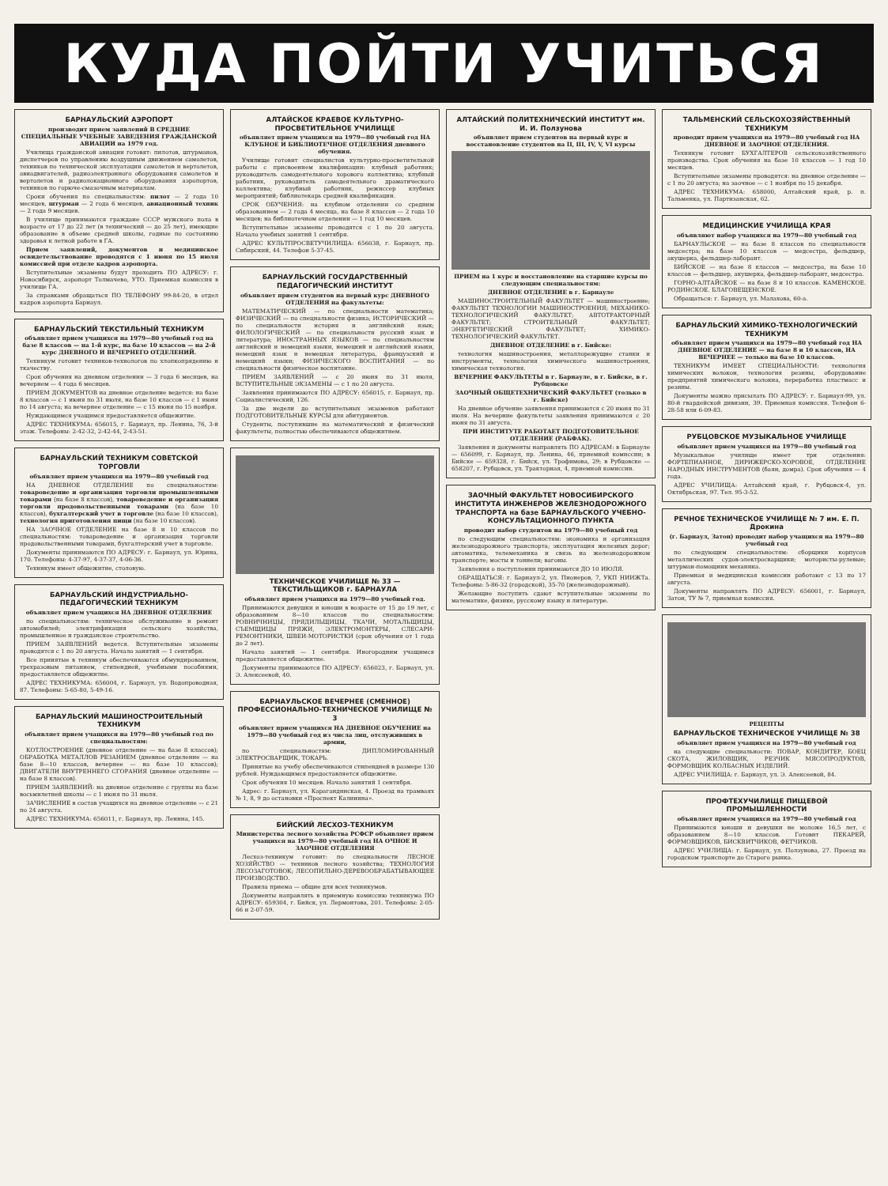КУДА ПОЙТИ УЧИТЬСЯ
БАРНАУЛЬСКИЙ АЭРОПОРТ
производит прием заявлений В СРЕДНИЕ СПЕЦИАЛЬНЫЕ УЧЕБНЫЕ ЗАВЕДЕНИЯ ГРАЖДАНСКОЙ АВИАЦИИ на 1979 год.
Училища гражданской авиации готовят: пилотов, штурманов, диспетчеров по управлению воздушным движением самолетов, техников по технической эксплуатации самолетов и вертолетов, авиадвигателей, радиоэлектронного оборудования самолетов и вертолетов и радиолокационного оборудования аэропортов, техников по горюче-смазочным материалам.
Сроки обучения по специальностям: пилот — 2 года 10 месяцев, штурман — 2 года 6 месяцев, авиационный техник — 2 года 9 месяцев.
В училище принимаются граждане СССР мужского пола в возрасте от 17 до 22 лет (в технический — до 25 лет), имеющие образование в объеме средней школы, годные по состоянию здоровья к летной работе в ГА.
Прием заявлений, документов и медицинское освидетельствование проводятся с 1 июня по 15 июля комиссией при отделе кадров аэропорта.
Вступительные экзамены будут проходить ПО АДРЕСУ: г. Новосибирск, аэропорт Толмачево, УТО. Приемная комиссия в училище ГА.
За справками обращаться ПО ТЕЛЕФОНУ 99-84-20, в отдел кадров аэропорта Барнаул.
БАРНАУЛЬСКИЙ ТЕКСТИЛЬНЫЙ ТЕХНИКУМ
объявляет прием учащихся на 1979—80 учебный год на базе 8 классов — на 1-й курс, на базе 10 классов — на 2-й курс ДНЕВНОГО И ВЕЧЕРНЕГО ОТДЕЛЕНИЙ.
Техникум готовит техников-технологов по хлопкопрядению и ткачеству.
Срок обучения на дневном отделении — 3 года 6 месяцев, на вечернем — 4 года 6 месяцев.
ПРИЕМ ДОКУМЕНТОВ на дневное отделение ведется: на базе 8 классов — с 1 июня по 31 июля, на базе 10 классов — с 1 июня по 14 августа; на вечернее отделение — с 15 июня по 15 ноября.
Нуждающимся учащимся предоставляется общежитие.
АДРЕС ТЕХНИКУМА: 656015, г. Барнаул, пр. Ленина, 76, 3-й этаж. Телефоны: 2-42-32, 2-42-44, 2-43-51.
БАРНАУЛЬСКИЙ ТЕХНИКУМ СОВЕТСКОЙ ТОРГОВЛИ
объявляет прием учащихся на 1979—80 учебный год
НА ДНЕВНОЕ ОТДЕЛЕНИЕ по специальностям: товароведение и организация торговли промышленными товарами (на базе 8 классов), товароведение и организация торговли продовольственными товарами (на базе 10 классов), бухгалтерский учет в торговле (на базе 10 классов), технология приготовления пищи (на базе 10 классов).
НА ЗАОЧНОЕ ОТДЕЛЕНИЕ на базе 8 и 10 классов по специальностям: товароведение и организация торговли продовольственными товарами, бухгалтерский учет в торговле.
Документы принимаются ПО АДРЕСУ: г. Барнаул, ул. Юрина, 170. Телефоны: 4-37-97, 4-37-37, 4-06-36.
Техникум имеет общежитие, столовую.
БАРНАУЛЬСКИЙ ИНДУСТРИАЛЬНО-ПЕДАГОГИЧЕСКИЙ ТЕХНИКУМ
объявляет прием учащихся НА ДНЕВНОЕ ОТДЕЛЕНИЕ
по специальностям: техническое обслуживание и ремонт автомобилей; электрификация сельского хозяйства, промышленное и гражданское строительство.
ПРИЕМ ЗАЯВЛЕНИЙ ведется. Вступительные экзамены проводятся с 1 по 20 августа. Начало занятий — 1 сентября.
Все принятые в техникум обеспечиваются обмундированием, трехразовым питанием, стипендией, учебными пособиями, предоставляется общежитие.
АДРЕС ТЕХНИКУМА: 656004, г. Барнаул, ул. Водопроводная, 87. Телефоны: 5-65-80, 5-49-16.
БАРНАУЛЬСКИЙ МАШИНОСТРОИТЕЛЬНЫЙ ТЕХНИКУМ
объявляет прием учащихся на 1979—80 учебный год по специальностям:
КОТЛОСТРОЕНИЕ (дневное отделение — на базе 8 классов); ОБРАБОТКА МЕТАЛЛОВ РЕЗАНИЕМ (дневное отделение — на базе 8—10 классов, вечернее — на базе 10 классов); ДВИГАТЕЛИ ВНУТРЕННЕГО СГОРАНИЯ (дневное отделение — на базе 8 классов).
ПРИЕМ ЗАЯВЛЕНИЙ: на дневное отделение с группы на базе восьмилетней школы — с 1 июня по 31 июля.
ЗАЧИСЛЕНИЕ в состав учащихся на дневное отделение — с 21 по 24 августа.
АДРЕС ТЕХНИКУМА: 656011, г. Барнаул, пр. Ленина, 145.
АЛТАЙСКОЕ КРАЕВОЕ КУЛЬТУРНО-ПРОСВЕТИТЕЛЬНОЕ УЧИЛИЩЕ
объявляет прием учащихся на 1979—80 учебный год НА КЛУБНОЕ И БИБЛИОТЕЧНОЕ ОТДЕЛЕНИЯ дневного обучения.
Училище готовит специалистов культурно-просветительной работы с присвоением квалификации: клубный работник; руководитель самодеятельного хорового коллектива; клубный работник, руководитель самодеятельного драматического коллектива; клубный работник, режиссер клубных мероприятий; библиотекарь средней квалификации.
СРОК ОБУЧЕНИЯ: на клубном отделении со средним образованием — 2 года 4 месяца, на базе 8 классов — 2 года 10 месяцев; на библиотечном отделении — 1 год 10 месяцев.
Вступительные экзамены проводятся с 1 по 20 августа. Начало учебных занятий 1 сентября.
АДРЕС КУЛЬТПРОСВЕТУЧИЛИЩА: 656038, г. Барнаул, пр. Сибирский, 44. Телефон 5-37-45.
БАРНАУЛЬСКИЙ ГОСУДАРСТВЕННЫЙ ПЕДАГОГИЧЕСКИЙ ИНСТИТУТ
объявляет прием студентов на первый курс ДНЕВНОГО ОТДЕЛЕНИЯ на факультеты:
МАТЕМАТИЧЕСКИЙ — по специальности математика; ФИЗИЧЕСКИЙ — по специальности физика; ИСТОРИЧЕСКИЙ — по специальности история и английский язык; ФИЛОЛОГИЧЕСКИЙ — по специальности русский язык и литература; ИНОСТРАННЫХ ЯЗЫКОВ — по специальностям английский и немецкий языки, немецкий и английский языки, немецкий язык и немецкая литература, французский и немецкий языки; ФИЗИЧЕСКОГО ВОСПИТАНИЯ — по специальности физическое воспитание.
ПРИЕМ ЗАЯВЛЕНИЙ — с 20 июня по 31 июля, ВСТУПИТЕЛЬНЫЕ ЭКЗАМЕНЫ — с 1 по 20 августа.
Заявления принимаются ПО АДРЕСУ: 656015, г. Барнаул, пр. Социалистический, 126.
За две недели до вступительных экзаменов работают ПОДГОТОВИТЕЛЬНЫЕ КУРСЫ для абитуриентов.
Студенты, поступившие на математический и физический факультеты, полностью обеспечиваются общежитием.
ТЕХНИЧЕСКОЕ УЧИЛИЩЕ № 33 — ТЕКСТИЛЬЩИКОВ г. БАРНАУЛА
объявляет прием учащихся на 1979—80 учебный год.
Принимаются девушки и юноши в возрасте от 15 до 19 лет, с образованием 8—10 классов по специальностям: РОВНИЧНИЦЫ, ПРЯДИЛЬЩИЦЫ, ТКАЧИ, МОТАЛЬЩИЦЫ, СЪЕМЩИЦЫ ПРЯЖИ, ЭЛЕКТРОМОНТЕРЫ, СЛЕСАРИ-РЕМОНТНИКИ, ШВЕИ-МОТОРИСТКИ (срок обучения от 1 года до 2 лет).
Начало занятий — 1 сентября. Иногородним учащимся предоставляется общежитие.
Документы принимаются ПО АДРЕСУ: 656023, г. Барнаул, ул. Э. Алексеевой, 40.
БАРНАУЛЬСКОЕ ВЕЧЕРНЕЕ (СМЕННОЕ) ПРОФЕССИОНАЛЬНО-ТЕХНИЧЕСКОЕ УЧИЛИЩЕ № 3
объявляет прием учащихся НА ДНЕВНОЕ ОБУЧЕНИЕ на 1979—80 учебный год из числа лиц, отслуживших в армии,
по специальностям: ДИПЛОМИРОВАННЫЙ ЭЛЕКТРОСВАРЩИК, ТОКАРЬ.
Принятые на учебу обеспечиваются стипендией в размере 130 рублей. Нуждающимся предоставляется общежитие.
Срок обучения 10 месяцев. Начало занятий 1 сентября.
Адрес: г. Барнаул, ул. Карагандинская, 4. Проезд на трамваях № 1, 8, 9 до остановки «Проспект Калинина».
БИЙСКИЙ ЛЕСХОЗ-ТЕХНИКУМ
Министерства лесного хозяйства РСФСР объявляет прием учащихся на 1979—80 учебный год НА ОЧНОЕ И ЗАОЧНОЕ ОТДЕЛЕНИЯ
Лесхоз-техникум готовит: по специальности ЛЕСНОЕ ХОЗЯЙСТВО — техников лесного хозяйства; ТЕХНОЛОГИЯ ЛЕСОЗАГОТОВОК; ЛЕСОПИЛЬНО-ДЕРЕВООБРАБАТЫВАЮЩЕЕ ПРОИЗВОДСТВО.
Правила приема — общие для всех техникумов.
Документы направлять в приемную комиссию техникума ПО АДРЕСУ: 659304, г. Бийск, ул. Лермонтова, 201. Телефоны: 2-05-66 и 2-07-59.
АЛТАЙСКИЙ ПОЛИТЕХНИЧЕСКИЙ ИНСТИТУТ им. И. И. Ползунова
объявляет прием студентов на первый курс и восстановление студентов на II, III, IV, V, VI курсы
ПРИЕМ на 1 курс и восстановление на старшие курсы по следующим специальностям:
ДНЕВНОЕ ОТДЕЛЕНИЕ в г. Барнауле
МАШИНОСТРОИТЕЛЬНЫЙ ФАКУЛЬТЕТ — машиностроение; ФАКУЛЬТЕТ ТЕХНОЛОГИИ МАШИНОСТРОЕНИЯ; МЕХАНИКО-ТЕХНОЛОГИЧЕСКИЙ ФАКУЛЬТЕТ; АВТОТРАКТОРНЫЙ ФАКУЛЬТЕТ; СТРОИТЕЛЬНЫЙ ФАКУЛЬТЕТ; ЭНЕРГЕТИЧЕСКИЙ ФАКУЛЬТЕТ; ХИМИКО-ТЕХНОЛОГИЧЕСКИЙ ФАКУЛЬТЕТ.
ДНЕВНОЕ ОТДЕЛЕНИЕ в г. Бийске:
технология машиностроения, металлорежущие станки и инструменты, технология химического машиностроения, химическая технология.
ВЕЧЕРНИЕ ФАКУЛЬТЕТЫ в г. Барнауле, в г. Бийске, в г. Рубцовске
ЗАОЧНЫЙ ОБЩЕТЕХНИЧЕСКИЙ ФАКУЛЬТЕТ (только в г. Бийске)
На дневное обучение заявления принимаются с 20 июня по 31 июля. На вечерние факультеты заявления принимаются с 20 июня по 31 августа.
ПРИ ИНСТИТУТЕ РАБОТАЕТ ПОДГОТОВИТЕЛЬНОЕ ОТДЕЛЕНИЕ (РАБФАК).
Заявления и документы направлять ПО АДРЕСАМ: в Барнауле — 656099, г. Барнаул, пр. Ленина, 46, приемной комиссии; в Бийске — 659328, г. Бийск, ул. Трофимова, 29; в Рубцовске — 658207, г. Рубцовск, ул. Тракторная, 4, приемной комиссии.
ЗАОЧНЫЙ ФАКУЛЬТЕТ НОВОСИБИРСКОГО ИНСТИТУТА ИНЖЕНЕРОВ ЖЕЛЕЗНОДОРОЖНОГО ТРАНСПОРТА на базе БАРНАУЛЬСКОГО УЧЕБНО-КОНСУЛЬТАЦИОННОГО ПУНКТА
проводит набор студентов на 1979—80 учебный год
по следующим специальностям: экономика и организация железнодорожного транспорта; эксплуатация железных дорог; автоматика, телемеханика и связь на железнодорожном транспорте; мосты и тоннели; вагоны.
Заявления о поступлении принимаются ДО 10 ИЮЛЯ.
ОБРАЩАТЬСЯ: г. Барнаул-2, ул. Пионеров, 7, УКП НИИЖТа. Телефоны: 5-86-32 (городской), 35-70 (железнодорожный).
Желающие поступить сдают вступительные экзамены по математике, физике, русскому языку и литературе.
ТАЛЬМЕНСКИЙ СЕЛЬСКОХОЗЯЙСТВЕННЫЙ ТЕХНИКУМ
проводит прием учащихся на 1979—80 учебный год НА ДНЕВНОЕ И ЗАОЧНОЕ ОТДЕЛЕНИЯ.
Техникум готовит БУХГАЛТЕРОВ сельскохозяйственного производства. Срок обучения на базе 10 классов — 1 год 10 месяцев.
Вступительные экзамены проводятся: на дневное отделение — с 1 по 20 августа; на заочное — с 1 ноября по 15 декабря.
АДРЕС ТЕХНИКУМА: 658000, Алтайский край, р. п. Тальменка, ул. Партизанская, 62.
МЕДИЦИНСКИЕ УЧИЛИЩА КРАЯ
объявляют набор учащихся на 1979—80 учебный год
БАРНАУЛЬСКОЕ — на базе 8 классов по специальности медсестра; на базе 10 классов — медсестра, фельдшер, акушерка, фельдшер-лаборант.
БИЙСКОЕ — на базе 8 классов — медсестра, на базе 10 классов — фельдшер, акушерка, фельдшер-лаборант, медсестра.
ГОРНО-АЛТАЙСКОЕ — на базе 8 и 10 классов. КАМЕНСКОЕ. РОДИНСКОЕ. БЛАГОВЕЩЕНСКОЕ.
Обращаться: г. Барнаул, ул. Малахова, 60-а.
БАРНАУЛЬСКИЙ ХИМИКО-ТЕХНОЛОГИЧЕСКИЙ ТЕХНИКУМ
объявляет прием учащихся на 1979—80 учебный год НА ДНЕВНОЕ ОТДЕЛЕНИЕ — на базе 8 и 10 классов, НА ВЕЧЕРНЕЕ — только на базе 10 классов.
ТЕХНИКУМ ИМЕЕТ СПЕЦИАЛЬНОСТИ: технология химических волокон, технология резины, оборудование предприятий химического волокна, переработка пластмасс и резины.
Документы можно присылать ПО АДРЕСУ: г. Барнаул-99, ул. 80-й гвардейской дивизии, 39. Приемная комиссия. Телефон 6-28-58 или 6-09-83.
РУБЦОВСКОЕ МУЗЫКАЛЬНОЕ УЧИЛИЩЕ
объявляет прием учащихся на 1979—80 учебный год
Музыкальное училище имеет три отделения: ФОРТЕПИАННОЕ, ДИРИЖЕРСКО-ХОРОВОЕ, ОТДЕЛЕНИЕ НАРОДНЫХ ИНСТРУМЕНТОВ (баян, домра). Срок обучения — 4 года.
АДРЕС УЧИЛИЩА: Алтайский край, г. Рубцовск-4, ул. Октябрьская, 97. Тел. 95-3-52.
РЕЧНОЕ ТЕХНИЧЕСКОЕ УЧИЛИЩЕ № 7 им. Е. П. Дрокина
(г. Барнаул, Затон) проводит набор учащихся на 1979—80 учебный год
по следующим специальностям: сборщики корпусов металлических судов-электросварщики; мотористы-рулевые; штурман-помощник механика.
Приемная и медицинская комиссии работают с 13 по 17 августа.
Документы направлять ПО АДРЕСУ: 656001, г. Барнаул, Затон, ТУ № 7, приемная комиссия.
РЕЦЕПТЫ
БАРНАУЛЬСКОЕ ТЕХНИЧЕСКОЕ УЧИЛИЩЕ № 38
объявляет прием учащихся на 1979—80 учебный год
на следующие специальности: ПОВАР, КОНДИТЕР, БОЕЦ СКОТА, ЖИЛОВЩИК, РЕЗЧИК МЯСОПРОДУКТОВ, ФОРМОВЩИК КОЛБАСНЫХ ИЗДЕЛИЙ.
АДРЕС УЧИЛИЩА: г. Барнаул, ул. Э. Алексеевой, 84.
ПРОФТЕХУЧИЛИЩЕ ПИЩЕВОЙ ПРОМЫШЛЕННОСТИ
объявляет прием учащихся на 1979—80 учебный год
Принимаются юноши и девушки не моложе 16,5 лет, с образованием 8—10 классов. Готовит ПЕКАРЕЙ, ФОРМОВЩИКОВ, БИСКВИТЧИКОВ, ФЕТЧИКОВ.
АДРЕС УЧИЛИЩА: г. Барнаул, ул. Ползунова, 27. Проезд на городском транспорте до Старого рынка.